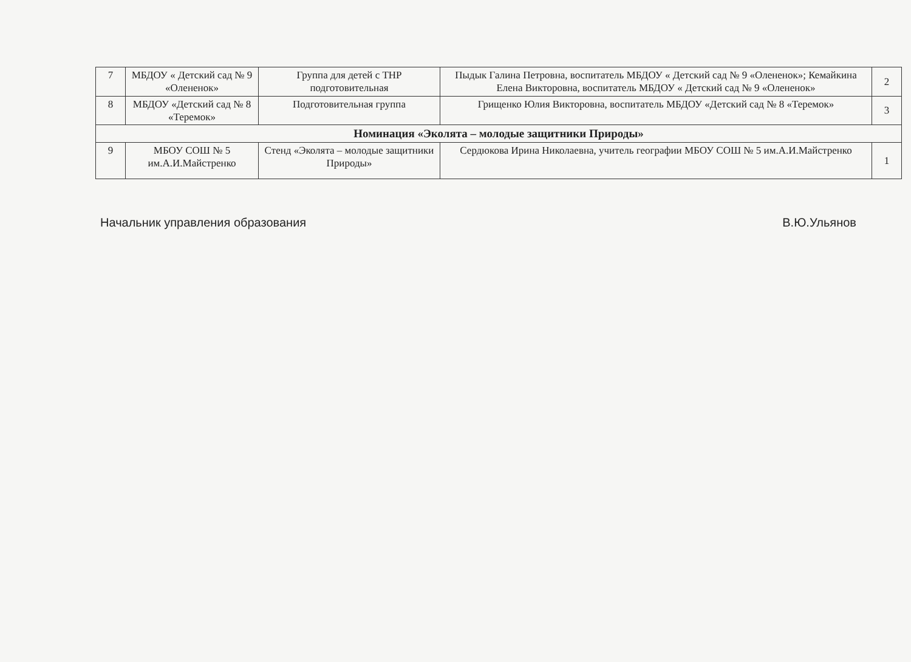| 7 | МБДОУ « Детский сад № 9 «Олененок» | Группа для детей с ТНР подготовительная | Пыдык Галина Петровна, воспитатель МБДОУ « Детский сад № 9 «Олененок»; Кемайкина Елена Викторовна, воспитатель МБДОУ « Детский сад № 9 «Олененок» | 2 |
| 8 | МБДОУ «Детский сад № 8 «Теремок» | Подготовительная группа | Грищенко Юлия Викторовна, воспитатель МБДОУ «Детский сад № 8 «Теремок» | 3 |
| Номинация «Эколята – молодые защитники Природы» | | | | |
| 9 | МБОУ СОШ № 5 им.А.И.Майстренко | Стенд «Эколята – молодые защитники Природы» | Сердюкова Ирина Николаевна, учитель географии МБОУ СОШ № 5 им.А.И.Майстренко | 1 |
Начальник управления образования В.Ю.Ульянов